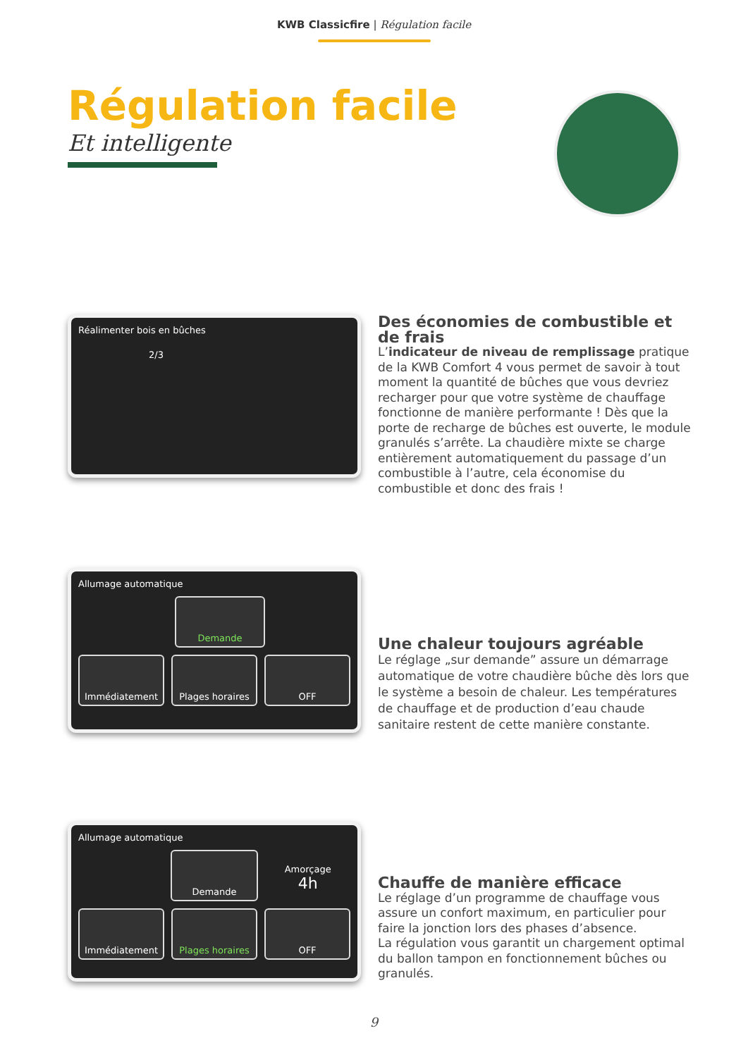KWB Classicfire | Régulation facile
Régulation facile
Et intelligente
Réalimenter bois en bûches
2/3
Des économies de combustible et de frais
L’indicateur de niveau de remplissage pratique de la KWB Comfort 4 vous permet de savoir à tout moment la quantité de bûches que vous devriez recharger pour que votre système de chauffage fonctionne de manière performante ! Dès que la porte de recharge de bûches est ouverte, le module granulés s’arrête. La chaudière mixte se charge entièrement automatiquement du passage d’un combustible à l’autre, cela économise du combustible et donc des frais !
Allumage automatique
Demande
Immédiatement Plages horaires OFF
Une chaleur toujours agréable
Le réglage „sur demande” assure un démarrage automatique de votre chaudière bûche dès lors que le système a besoin de chaleur. Les températures de chauffage et de production d’eau chaude sanitaire restent de cette manière constante.
Allumage automatique
Demande
Amorçage
4h
Immédiatement Plages horaires OFF
Chauffe de manière efficace
Le réglage d’un programme de chauffage vous assure un confort maximum, en particulier pour faire la jonction lors des phases d’absence.
La régulation vous garantit un chargement optimal du ballon tampon en fonctionnement bûches ou granulés.
9